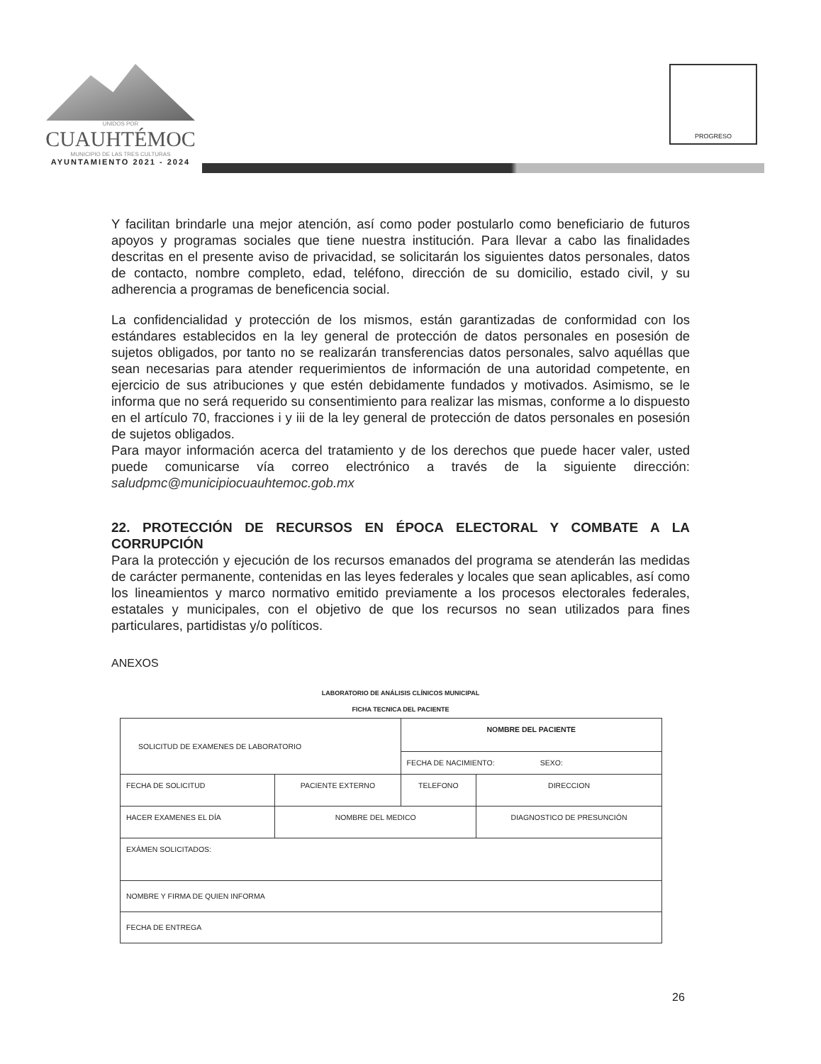UNIDOS POR
CUAUHTÉMOC
MUNICIPIO DE LAS TRES CULTURAS
AYUNTAMIENTO 2021 - 2024
PROGRESO
Y facilitan brindarle una mejor atención, así como poder postularlo como beneficiario de futuros apoyos y programas sociales que tiene nuestra institución. Para llevar a cabo las finalidades descritas en el presente aviso de privacidad, se solicitarán los siguientes datos personales, datos de contacto, nombre completo, edad, teléfono, dirección de su domicilio, estado civil, y su adherencia a programas de beneficencia social.
La confidencialidad y protección de los mismos, están garantizadas de conformidad con los estándares establecidos en la ley general de protección de datos personales en posesión de sujetos obligados, por tanto no se realizarán transferencias datos personales, salvo aquéllas que sean necesarias para atender requerimientos de información de una autoridad competente, en ejercicio de sus atribuciones y que estén debidamente fundados y motivados. Asimismo, se le informa que no será requerido su consentimiento para realizar las mismas, conforme a lo dispuesto en el artículo 70, fracciones i y iii de la ley general de protección de datos personales en posesión de sujetos obligados.
Para mayor información acerca del tratamiento y de los derechos que puede hacer valer, usted puede comunicarse vía correo electrónico a través de la siguiente dirección: saludpmc@municipiocuauhtemoc.gob.mx
22. PROTECCIÓN DE RECURSOS EN ÉPOCA ELECTORAL Y COMBATE A LA CORRUPCIÓN
Para la protección y ejecución de los recursos emanados del programa se atenderán las medidas de carácter permanente, contenidas en las leyes federales y locales que sean aplicables, así como los lineamientos y marco normativo emitido previamente a los procesos electorales federales, estatales y municipales, con el objetivo de que los recursos no sean utilizados para fines particulares, partidistas y/o políticos.
ANEXOS
LABORATORIO DE ANÁLISIS CLÍNICOS MUNICIPAL
FICHA TECNICA DEL PACIENTE
| SOLICITUD DE EXAMENES DE LABORATORIO | | NOMBRE DEL PACIENTE | |
| | | FECHA DE NACIMIENTO: SEXO: | |
| FECHA DE SOLICITUD | PACIENTE EXTERNO | TELEFONO | DIRECCION |
| HACER EXAMENES EL DÍA | NOMBRE DEL MEDICO | | DIAGNOSTICO DE PRESUNCIÓN |
| EXÁMEN SOLICITADOS: | | | |
| NOMBRE Y FIRMA DE QUIEN INFORMA | | | |
| FECHA DE ENTREGA | | | |
26